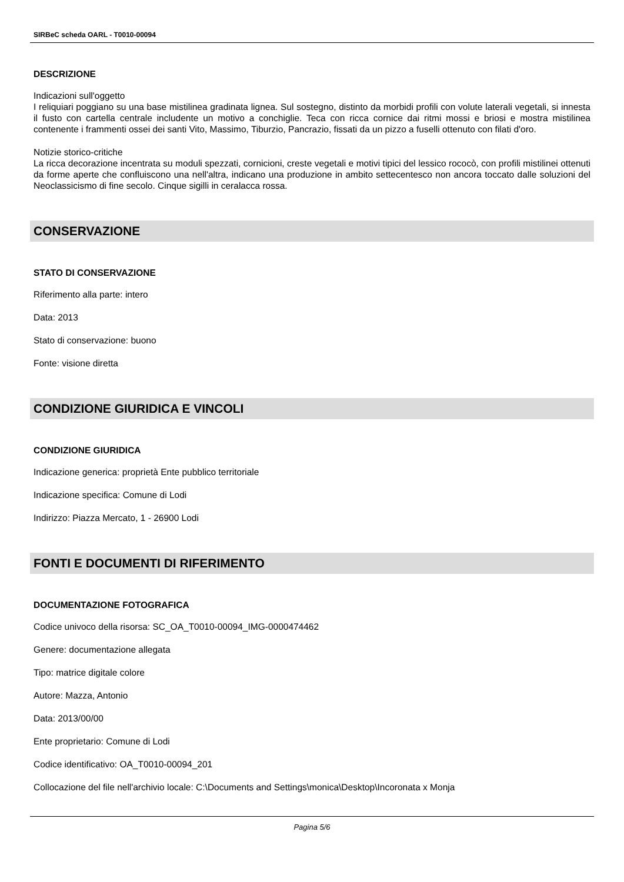SIRBeC scheda OARL - T0010-00094
DESCRIZIONE
Indicazioni sull'oggetto
I reliquiari poggiano su una base mistilinea gradinata lignea. Sul sostegno, distinto da morbidi profili con volute laterali vegetali, si innesta il fusto con cartella centrale includente un motivo a conchiglie. Teca con ricca cornice dai ritmi mossi e briosi e mostra mistilinea contenente i frammenti ossei dei santi Vito, Massimo, Tiburzio, Pancrazio, fissati da un pizzo a fuselli ottenuto con filati d'oro.
Notizie storico-critiche
La ricca decorazione incentrata su moduli spezzati, cornicioni, creste vegetali e motivi tipici del lessico rococò, con profili mistilinei ottenuti da forme aperte che confluiscono una nell'altra, indicano una produzione in ambito settecentesco non ancora toccato dalle soluzioni del Neoclassicismo di fine secolo. Cinque sigilli in ceralacca rossa.
CONSERVAZIONE
STATO DI CONSERVAZIONE
Riferimento alla parte: intero
Data: 2013
Stato di conservazione: buono
Fonte: visione diretta
CONDIZIONE GIURIDICA E VINCOLI
CONDIZIONE GIURIDICA
Indicazione generica: proprietà Ente pubblico territoriale
Indicazione specifica: Comune di Lodi
Indirizzo: Piazza Mercato, 1 - 26900 Lodi
FONTI E DOCUMENTI DI RIFERIMENTO
DOCUMENTAZIONE FOTOGRAFICA
Codice univoco della risorsa: SC_OA_T0010-00094_IMG-0000474462
Genere: documentazione allegata
Tipo: matrice digitale colore
Autore: Mazza, Antonio
Data: 2013/00/00
Ente proprietario: Comune di Lodi
Codice identificativo: OA_T0010-00094_201
Collocazione del file nell'archivio locale: C:\Documents and Settings\monica\Desktop\Incoronata x Monja
Pagina 5/6